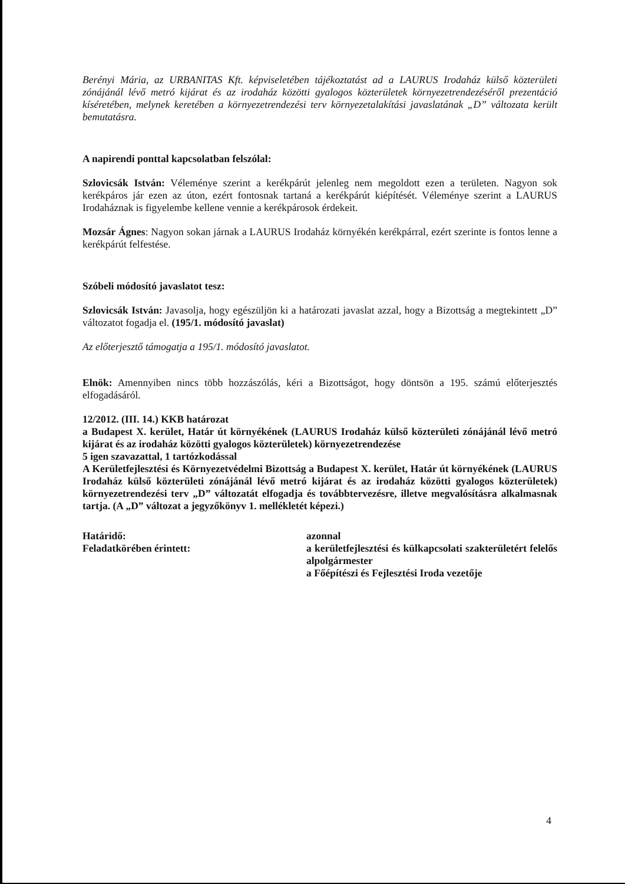Berényi Mária, az URBANITAS Kft. képviseletében tájékoztatást ad a LAURUS Irodaház külső közterületi zónájánál lévő metró kijárat és az irodaház közötti gyalogos közterületek környezetrendezéséről prezentáció kíséretében, melynek keretében a környezetrendezési terv környezetalakítási javaslatának „D” változata került bemutatásra.
A napirendi ponttal kapcsolatban felszólal:
Szlovicsák István: Véleménye szerint a kerékpárút jelenleg nem megoldott ezen a területen. Nagyon sok kerékpáros jár ezen az úton, ezért fontosnak tartaná a kerékpárút kiépítését. Véleménye szerint a LAURUS Irodaháznak is figyelembe kellene vennie a kerékpárosok érdekeit.
Mozsár Ágnes: Nagyon sokan járnak a LAURUS Irodaház környékén kerékpárral, ezért szerinte is fontos lenne a kerékpárút felfestése.
Szóbeli módosító javaslatot tesz:
Szlovicsák István: Javasolja, hogy egészüljön ki a határozati javaslat azzal, hogy a Bizottság a megtekintett „D” változatot fogadja el. (195/1. módosító javaslat)
Az előterjesztő támogatja a 195/1. módosító javaslatot.
Elnök: Amennyiben nincs több hozzászólás, kéri a Bizottságot, hogy döntsön a 195. számú előterjesztés elfogadásáról.
12/2012. (III. 14.) KKB határozat
a Budapest X. kerület, Határ út környékének (LAURUS Irodaház külső közterületi zónájánál lévő metró kijárat és az irodaház közötti gyalogos közterületek) környezetrendezése
5 igen szavazattal, 1 tartózkodással
A Kerületfejlesztési és Környezetvédelmi Bizottság a Budapest X. kerület, Határ út környékének (LAURUS Irodaház külső közterületi zónájánál lévő metró kijárat és az irodaház közötti gyalogos közterületek) környezetrendezési terv „D” változatát elfogadja és továbbtervezésre, illetve megvalósításra alkalmasnak tartja. (A „D” változat a jegyzőkönyv 1. mellékletét képezi.)
Határidő: azonnal
Feladatkörében érintett: a kerületfejlesztési és külkapcsolati szakterületért felelős alpolgármester
a Főépítészi és Fejlesztési Iroda vezetője
4